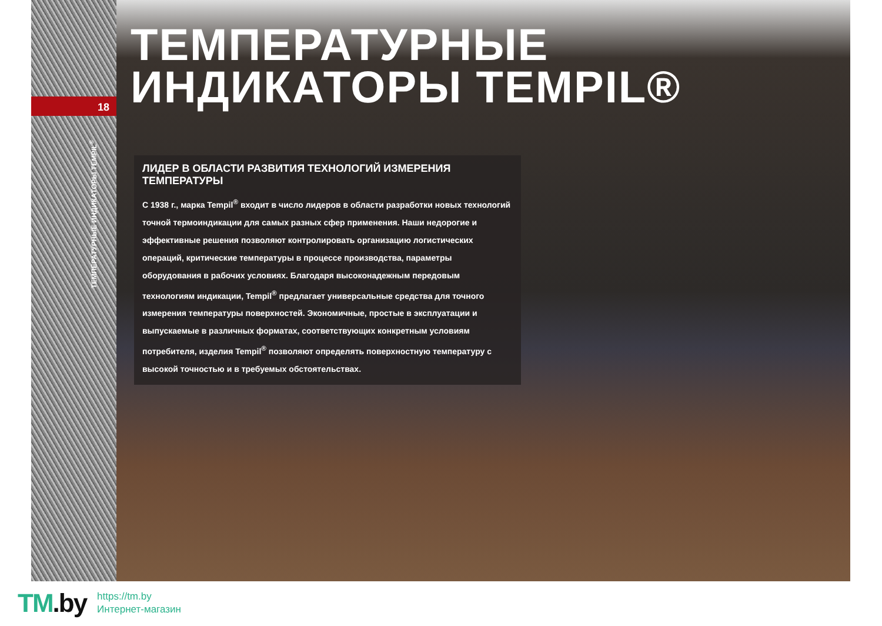18
ТЕМПЕРАТУРНЫЕ ИНДИКАТОРЫ TEMPIL<sup>®</sup>
ТЕМПЕРАТУРНЫЕ
ИНДИКАТОРЫ TEMPIL®
ЛИДЕР В ОБЛАСТИ РАЗВИТИЯ ТЕХНОЛОГИЙ ИЗМЕРЕНИЯ ТЕМПЕРАТУРЫ
С 1938 г., марка Tempil<sup>®</sup> входит в число лидеров в области разработки новых технологий точной термоиндикации для самых разных сфер применения. Наши недорогие и эффективные решения позволяют контролировать организацию логистических операций, критические температуры в процессе производства, параметры оборудования в рабочих условиях. Благодаря высоконадежным передовым технологиям индикации, Tempil<sup>®</sup> предлагает универсальные средства для точного измерения температуры поверхностей. Экономичные, простые в эксплуатации и выпускаемые в различных форматах, соответствующих конкретным условиям потребителя, изделия Tempil<sup>®</sup> позволяют определять поверхностную температуру с высокой точностью и в требуемых обстоятельствах.
TM.by
https://tm.by
Интернет-магазин